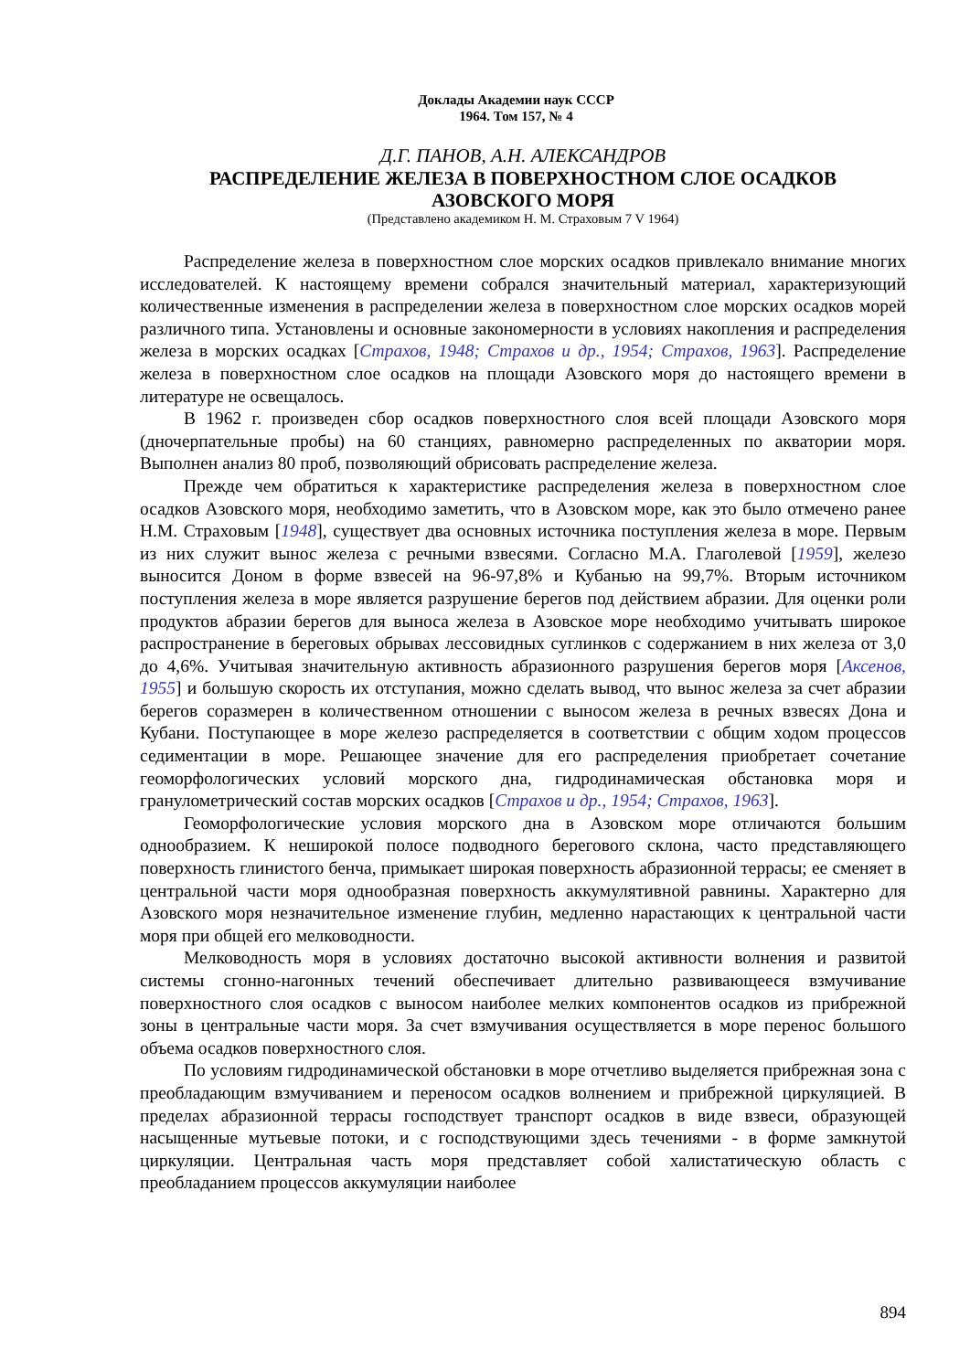Доклады Академии наук СССР
1964. Том 157, № 4
Д.Г. ПАНОВ, А.Н. АЛЕКСАНДРОВ
РАСПРЕДЕЛЕНИЕ ЖЕЛЕЗА В ПОВЕРХНОСТНОМ СЛОЕ ОСАДКОВ
АЗОВСКОГО МОРЯ
(Представлено академиком Н. М. Страховым 7 V 1964)
Распределение железа в поверхностном слое морских осадков привлекало внимание многих исследователей. К настоящему времени собрался значительный материал, характеризующий количественные изменения в распределении железа в поверхностном слое морских осадков морей различного типа. Установлены и основные закономерности в условиях накопления и распределения железа в морских осадках [Страхов, 1948; Страхов и др., 1954; Страхов, 1963]. Распределение железа в поверхностном слое осадков на площади Азовского моря до настоящего времени в литературе не освещалось.
В 1962 г. произведен сбор осадков поверхностного слоя всей площади Азовского моря (дночерпательные пробы) на 60 станциях, равномерно распределенных по акватории моря. Выполнен анализ 80 проб, позволяющий обрисовать распределение железа.
Прежде чем обратиться к характеристике распределения железа в поверхностном слое осадков Азовского моря, необходимо заметить, что в Азовском море, как это было отмечено ранее Н.М. Страховым [1948], существует два основных источника поступления железа в море. Первым из них служит вынос железа с речными взвесями. Согласно М.А. Глаголевой [1959], железо выносится Доном в форме взвесей на 96-97,8% и Кубанью на 99,7%. Вторым источником поступления железа в море является разрушение берегов под действием абразии. Для оценки роли продуктов абразии берегов для выноса железа в Азовское море необходимо учитывать широкое распространение в береговых обрывах лессовидных суглинков с содержанием в них железа от 3,0 до 4,6%. Учитывая значительную активность абразионного разрушения берегов моря [Аксенов, 1955] и большую скорость их отступания, можно сделать вывод, что вынос железа за счет абразии берегов соразмерен в количественном отношении с выносом железа в речных взвесях Дона и Кубани. Поступающее в море железо распределяется в соответствии с общим ходом процессов седиментации в море. Решающее значение для его распределения приобретает сочетание геоморфологических условий морского дна, гидродинамическая обстановка моря и гранулометрический состав морских осадков [Страхов и др., 1954; Страхов, 1963].
Геоморфологические условия морского дна в Азовском море отличаются большим однообразием. К неширокой полосе подводного берегового склона, часто представляющего поверхность глинистого бенча, примыкает широкая поверхность абразионной террасы; ее сменяет в центральной части моря однообразная поверхность аккумулятивной равнины. Характерно для Азовского моря незначительное изменение глубин, медленно нарастающих к центральной части моря при общей его мелководности.
Мелководность моря в условиях достаточно высокой активности волнения и развитой системы сгонно-нагонных течений обеспечивает длительно развивающееся взмучивание поверхностного слоя осадков с выносом наиболее мелких компонентов осадков из прибрежной зоны в центральные части моря. За счет взмучивания осуществляется в море перенос большого объема осадков поверхностного слоя.
По условиям гидродинамической обстановки в море отчетливо выделяется прибрежная зона с преобладающим взмучиванием и переносом осадков волнением и прибрежной циркуляцией. В пределах абразионной террасы господствует транспорт осадков в виде взвеси, образующей насыщенные мутьевые потоки, и с господствующими здесь течениями - в форме замкнутой циркуляции. Центральная часть моря представляет собой халистатическую область с преобладанием процессов аккумуляции наиболее
894